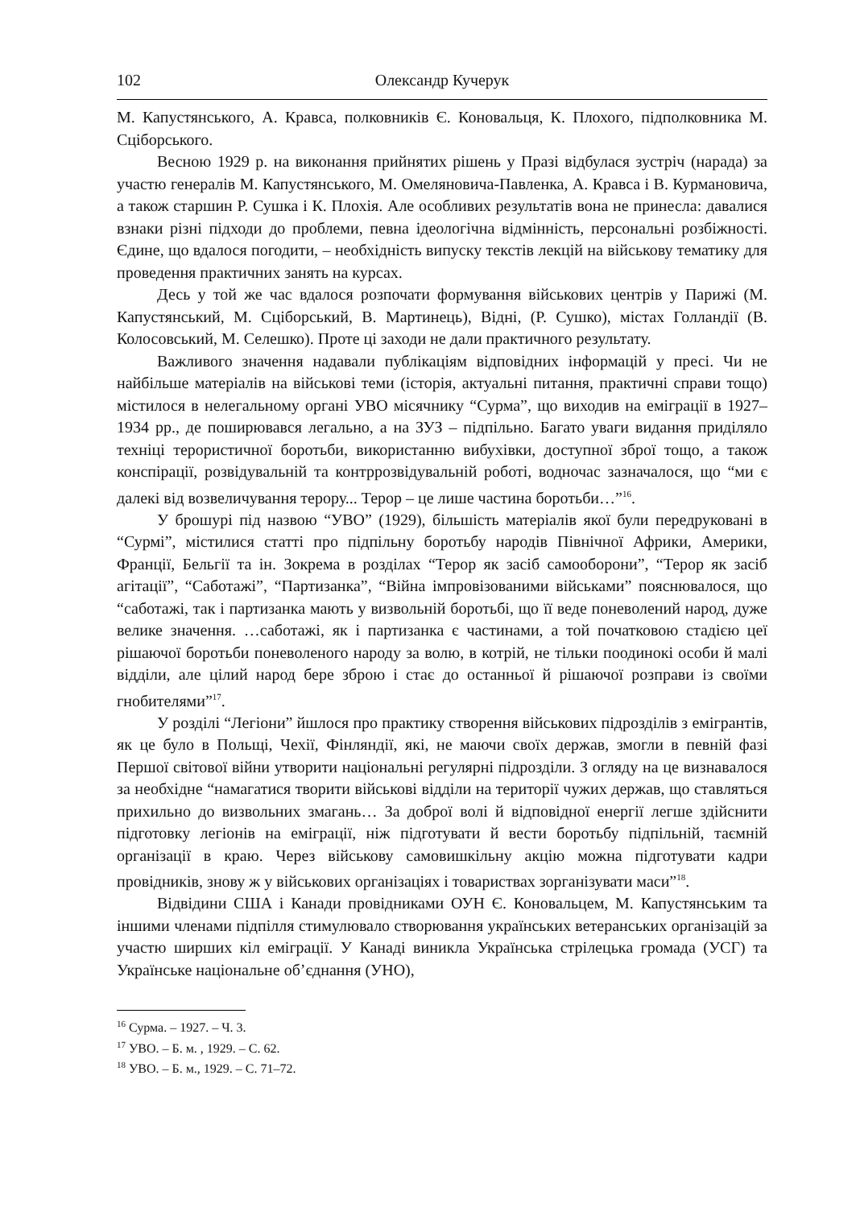102 Олександр Кучерук
М. Капустянського, А. Кравса, полковників Є. Коновальця, К. Плохого, підполковника М. Сціборського.
Весною 1929 р. на виконання прийнятих рішень у Празі відбулася зустріч (нарада) за участю генералів М. Капустянського, М. Омеляновича-Павленка, А. Кравса і В. Курмановича, а також старшин Р. Сушка і К. Плохія. Але особливих результатів вона не принесла: давалися взнаки різні підходи до проблеми, певна ідеологічна відмінність, персональні розбіжності. Єдине, що вдалося погодити, – необхідність випуску текстів лекцій на військову тематику для проведення практичних занять на курсах.
Десь у той же час вдалося розпочати формування військових центрів у Парижі (М. Капустянський, М. Сціборський, В. Мартинець), Відні, (Р. Сушко), містах Голландії (В. Колосовський, М. Селешко). Проте ці заходи не дали практичного результату.
Важливого значення надавали публікаціям відповідних інформацій у пресі. Чи не найбільше матеріалів на військові теми (історія, актуальні питання, практичні справи тощо) містилося в нелегальному органі УВО місячнику “Сурма”, що виходив на еміграції в 1927–1934 рр., де поширювався легально, а на ЗУЗ – підпільно. Багато уваги видання приділяло техніці терористичної боротьби, використанню вибухівки, доступної зброї тощо, а також конспірації, розвідувальній та контррозвідувальній роботі, водночас зазначалося, що “ми є далекі від возвеличування терору... Терор – це лише частина боротьби…”<sup>16</sup>.
У брошурі під назвою “УВО” (1929), більшість матеріалів якої були передруковані в “Сурмі”, містилися статті про підпільну боротьбу народів Північної Африки, Америки, Франції, Бельгії та ін. Зокрема в розділах “Терор як засіб самооборони”, “Терор як засіб агітації”, “Саботажі”, “Партизанка”, “Війна імпровізованими військами” пояснювалося, що “саботажі, так і партизанка мають у визвольній боротьбі, що її веде поневолений народ, дуже велике значення. …саботажі, як і партизанка є частинами, а той початковою стадією цеї рішаючої боротьби поневоленого народу за волю, в котрій, не тільки поодинокі особи й малі відділи, але цілий народ бере зброю і стає до останньої й рішаючої розправи із своїми гнобителями”<sup>17</sup>.
У розділі “Легіони” йшлося про практику створення військових підрозділів з емігрантів, як це було в Польщі, Чехії, Фінляндії, які, не маючи своїх держав, змогли в певній фазі Першої світової війни утворити національні регулярні підрозділи. З огляду на це визнавалося за необхідне “намагатися творити військові відділи на території чужих держав, що ставляться прихильно до визвольних змагань… За доброї волі й відповідної енергії легше здійснити підготовку легіонів на еміграції, ніж підготувати й вести боротьбу підпільній, таємній організації в краю. Через військову самовишкільну акцію можна підготувати кадри провідників, знову ж у військових організаціях і товариствах зорганізувати маси”<sup>18</sup>.
Відвідини США і Канади провідниками ОУН Є. Коновальцем, М. Капустянським та іншими членами підпілля стимулювало створювання українських ветеранських організацій за участю ширших кіл еміграції. У Канаді виникла Українська стрілецька громада (УСГ) та Українське національне об’єднання (УНО),
<sup>16</sup> Сурма. – 1927. – Ч. 3.
<sup>17</sup> УВО. – Б. м. , 1929. – С. 62.
<sup>18</sup> УВО. – Б. м., 1929. – С. 71–72.